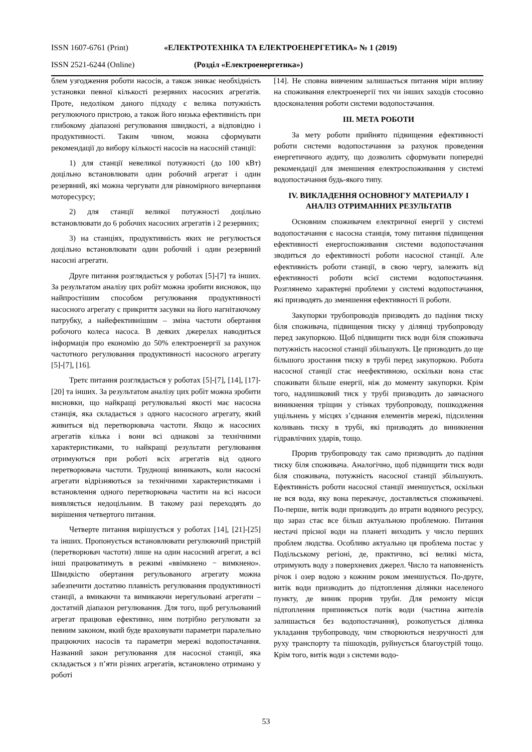ISSN 1607-6761 (Print) «ЕЛЕКТРОТЕХНІКА ТА ЕЛЕКТРОЕНЕРГЕТИКА» № 1 (2019)
ISSN 2521-6244 (Online) (Розділ «Електроенергетика»)
блем узгодження роботи насосів, а також зникає необхідність установки певної кількості резервних насосних агрегатів. Проте, недоліком даного підходу є велика потужність регулюючого пристрою, а також його низька ефективність при глибокому діапазоні регулювання швидкості, а відповідно і продуктивності. Таким чином, можна сформувати рекомендації до вибору кількості насосів на насосній станції:
1) для станції невеликої потужності (до 100 кВт) доцільно встановлювати один робочий агрегат і один резервний, які можна чергувати для рівномірного вичерпання моторесурсу;
2) для станції великої потужності доцільно встановлювати до 6 робочих насосних агрегатів і 2 резервних;
3) на станціях, продуктивність яких не регулюється доцільно встановлювати один робочий і один резервний насосні агрегати.
Друге питання розглядається у роботах [5]-[7] та інших. За результатом аналізу цих робіт можна зробити висновок, що найпростішим способом регулювання продуктивності насосного агрегату є прикриття засувки на його нагнітаючому патрубку, а найефективнішим – зміна частоти обертання робочого колеса насоса. В деяких джерелах наводиться інформація про економію до 50% електроенергії за рахунок частотного регулювання продуктивності насосного агрегату [5]-[7], [16].
Третє питання розглядається у роботах [5]-[7], [14], [17]-[20] та інших. За результатом аналізу цих робіт можна зробити висновки, що найкращі регулювальні якості має насосна станція, яка складається з одного насосного агрегату, який живиться від перетворювача частоти. Якщо ж насосних агрегатів кілька і вони всі однакові за технічними характеристиками, то найкращі результати регулювання отримуються при роботі всіх агрегатів від одного перетворювача частоти. Труднощі виникають, коли насосні агрегати відрізняються за технічними характеристиками і встановлення одного перетворювача частити на всі насоси виявляється недоцільним. В такому разі переходять до вирішення четвертого питання.
Четверте питання вирішується у роботах [14], [21]-[25] та інших. Пропонується встановлювати регулюючий пристрій (перетворювач частоти) лише на один насосний агрегат, а всі інші працюватимуть в режимі «ввімкнено − вимкнено». Швидкістю обертання регульованого агрегату можна забезпечити достатню плавність регулювання продуктивності станції, а вмикаючи та вимикаючи нерегульовані агрегати – достатній діапазон регулювання. Для того, щоб регульований агрегат працював ефективно, ним потрібно регулювати за певним законом, який буде враховувати параметри паралельно працюючих насосів та параметри мережі водопостачання. Названий закон регулювання для насосної станції, яка складається з п’яти різних агрегатів, встановлено отримано у роботі
[14]. Не сповна вивченим залишається питання міри впливу на споживання електроенергії тих чи інших заходів стосовно вдосконалення роботи системи водопостачання.
III. МЕТА РОБОТИ
За мету роботи прийнято підвищення ефективності роботи системи водопостачання за рахунок проведення енергетичного аудиту, що дозволить сформувати попередні рекомендації для зменшення електроспоживання у системі водопостачання будь-якого типу.
IV. ВИКЛАДЕННЯ ОСНОВНОГУ МАТЕРИАЛУ І АНАЛІЗ ОТРИМАННИХ РЕЗУЛЬТАТІВ
Основним споживачем електричної енергії у системі водопостачання є насосна станція, тому питання підвищення ефективності енергоспоживання системи водопостачання зводиться до ефективності роботи насосної станції. Але ефективність роботи станції, в свою чергу, залежить від ефективності роботи всієї системи водопостачання. Розглянемо характерні проблеми у системі водопостачання, які призводять до зменшення ефективності її роботи.
Закупорки трубопроводів призводять до падіння тиску біля споживача, підвищення тиску у ділянці трубопроводу перед закупоркою. Щоб підвищити тиск води біля споживача потужність насосної станції збільшують. Це призводить до ще більшого зростання тиску в трубі перед закупоркою. Робота насосної станції стає неефективною, оскільки вона стає споживати більше енергії, ніж до моменту закупорки. Крім того, надлишковий тиск у трубі призводить до завчасного виникнення тріщин у стінках трубопроводу, пошкодження ущільнень у місцях з’єднання елементів мережі, підсилення коливань тиску в трубі, які призводять до виникнення гідравлічних ударів, тощо.
Прорив трубопроводу так само призводить до падіння тиску біля споживача. Аналогічно, щоб підвищити тиск води біля споживача, потужність насосної станції збільшують. Ефективність роботи насосної станції зменшується, оскільки не вся вода, яку вона перекачує, доставляється споживачеві. По-перше, витік води призводить до втрати водяного ресурсу, що зараз стає все більш актуальною проблемою. Питання нестачі прісної води на планеті виходить у число перших проблем людства. Особливо актуально ця проблема постає у Подільському регіоні, де, практично, всі великі міста, отримують воду з поверхневих джерел. Число та наповненість річок і озер водою з кожним роком зменшується. По-друге, витік води призводить до підтоплення ділянки населеного пункту, де виник прорив труби. Для ремонту місця підтоплення припиняється потік води (частина жителів залишається без водопостачання), розкопується ділянка укладання трубопроводу, чим створюються незручності для руху транспорту та пішоходів, руйнується благоустрій тощо. Крім того, витік води з системи водо-
53